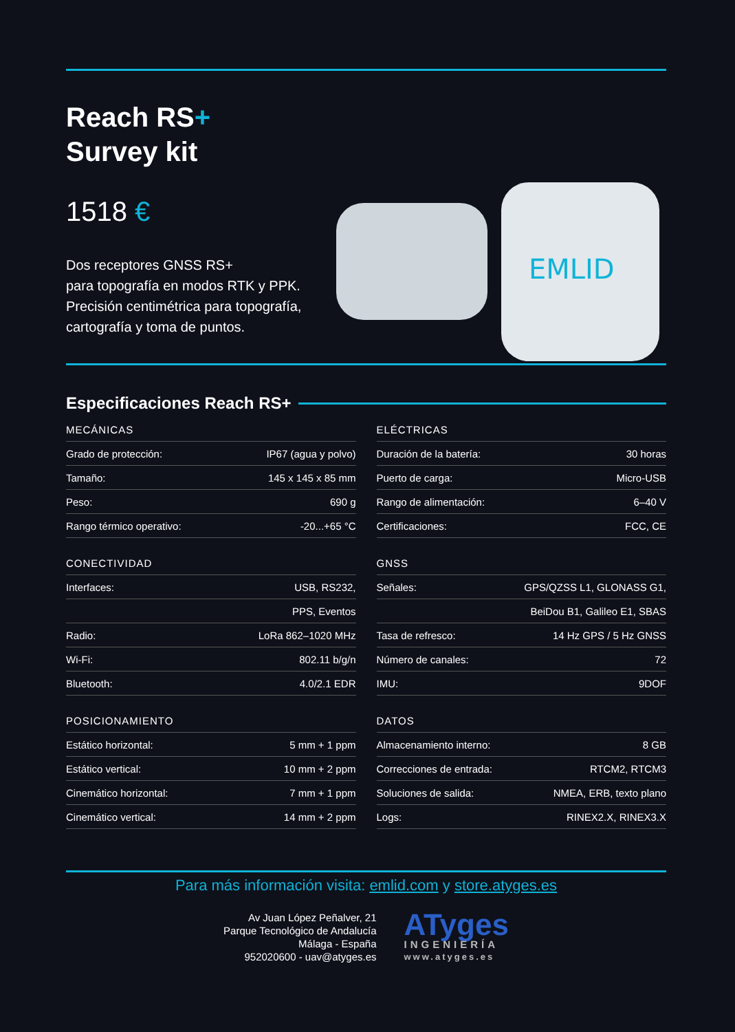Reach RS+
Survey kit
1518 €
Dos receptores GNSS RS+
para topografía en modos RTK y PPK.
Precisión centimétrica para topografía,
cartografía y toma de puntos.
EMLID
Especificaciones Reach RS+
MECÁNICAS
| Grado de protección: | IP67 (agua y polvo) |
| Tamaño: | 145 x 145 x 85 mm |
| Peso: | 690 g |
| Rango térmico operativo: | -20...+65 °C |
ELÉCTRICAS
| Duración de la batería: | 30 horas |
| Puerto de carga: | Micro-USB |
| Rango de alimentación: | 6–40 V |
| Certificaciones: | FCC, CE |
CONECTIVIDAD
| Interfaces: | USB, RS232, |
| | PPS, Eventos |
| Radio: | LoRa 862–1020 MHz |
| Wi-Fi: | 802.11 b/g/n |
| Bluetooth: | 4.0/2.1 EDR |
GNSS
| Señales: | GPS/QZSS L1, GLONASS G1, |
| | BeiDou B1, Galileo E1, SBAS |
| Tasa de refresco: | 14 Hz GPS / 5 Hz GNSS |
| Número de canales: | 72 |
| IMU: | 9DOF |
POSICIONAMIENTO
| Estático horizontal: | 5 mm + 1 ppm |
| Estático vertical: | 10 mm + 2 ppm |
| Cinemático horizontal: | 7 mm + 1 ppm |
| Cinemático vertical: | 14 mm + 2 ppm |
DATOS
| Almacenamiento interno: | 8 GB |
| Correcciones de entrada: | RTCM2, RTCM3 |
| Soluciones de salida: | NMEA, ERB, texto plano |
| Logs: | RINEX2.X, RINEX3.X |
Para más información visita: emlid.com y store.atyges.es
Av Juan López Peñalver, 21
Parque Tecnológico de Andalucía
Málaga - España
952020600 - uav@atyges.es
ATyges
INGENIERÍA
www.atyges.es